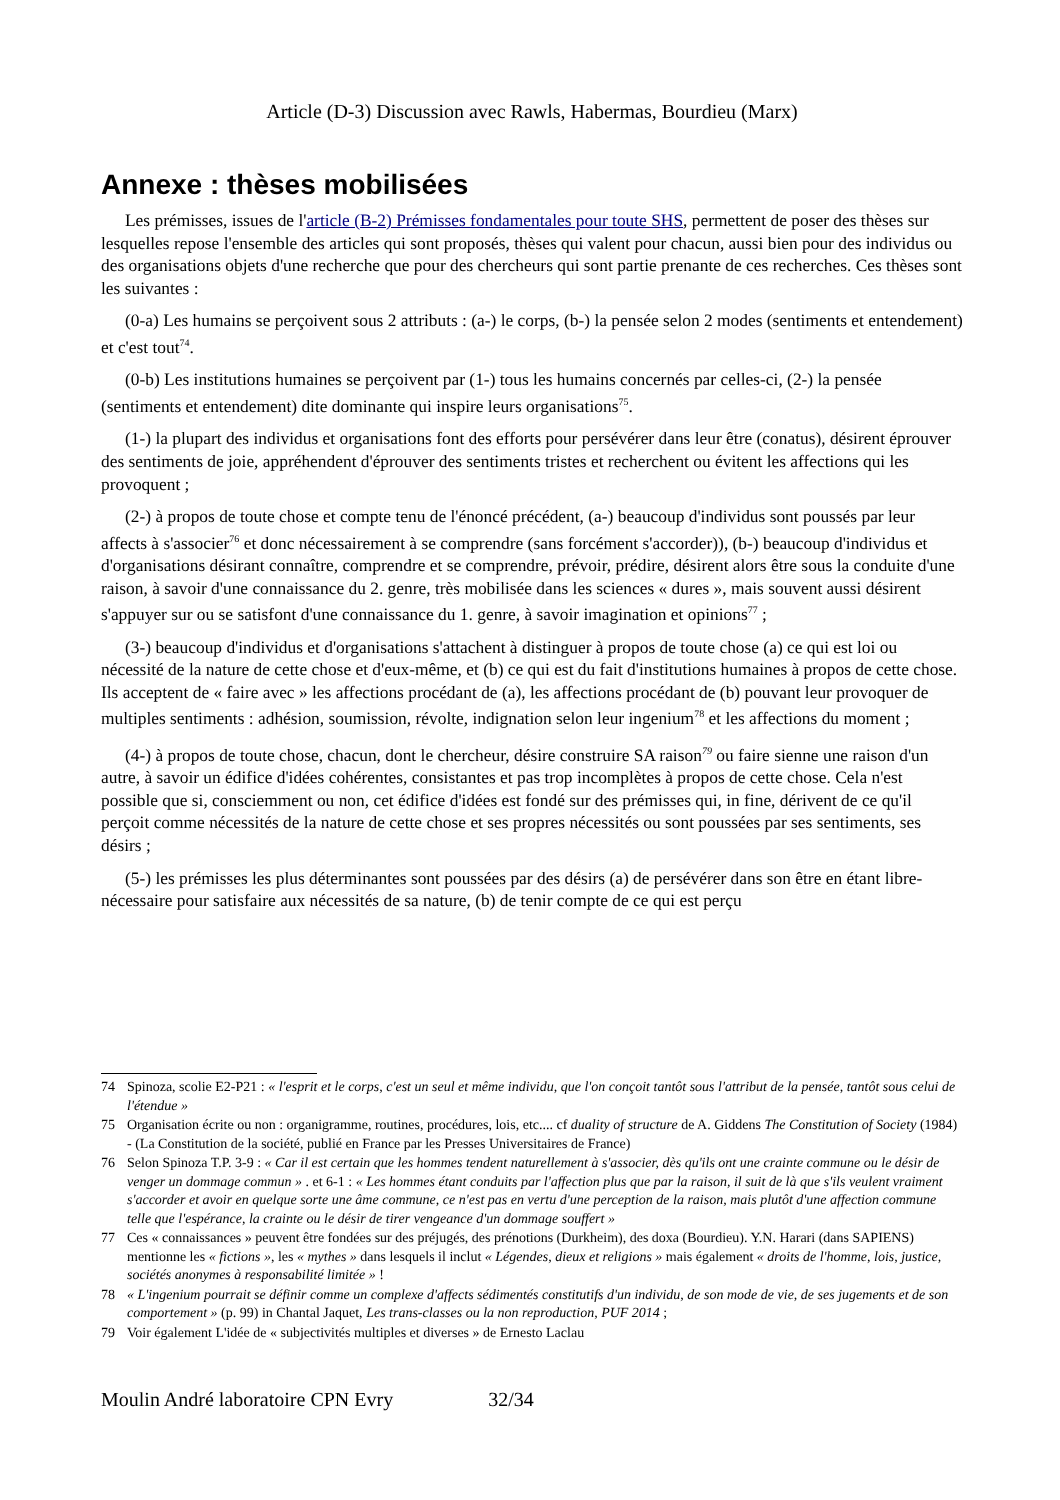Article (D-3) Discussion avec Rawls, Habermas, Bourdieu (Marx)
Annexe : thèses mobilisées
Les prémisses, issues de l'article (B-2) Prémisses fondamentales pour toute SHS, permettent de poser des thèses sur lesquelles repose l'ensemble des articles qui sont proposés, thèses qui valent pour chacun, aussi bien pour des individus ou des organisations objets d'une recherche que pour des chercheurs qui sont partie prenante de ces recherches. Ces thèses sont les suivantes :
(0-a) Les humains se perçoivent sous 2 attributs : (a-) le corps, (b-) la pensée selon 2 modes (sentiments et entendement) et c'est tout<sup>74</sup>.
(0-b) Les institutions humaines se perçoivent par (1-) tous les humains concernés par celles-ci, (2-) la pensée (sentiments et entendement) dite dominante qui inspire leurs organisations<sup>75</sup>.
(1-) la plupart des individus et organisations font des efforts pour persévérer dans leur être (conatus), désirent éprouver des sentiments de joie, appréhendent d'éprouver des sentiments tristes et recherchent ou évitent les affections qui les provoquent ;
(2-) à propos de toute chose et compte tenu de l'énoncé précédent, (a-) beaucoup d'individus sont poussés par leur affects à s'associer<sup>76</sup> et donc nécessairement à se comprendre (sans forcément s'accorder)), (b-) beaucoup d'individus et d'organisations désirant connaître, comprendre et se comprendre, prévoir, prédire, désirent alors être sous la conduite d'une raison, à savoir d'une connaissance du 2. genre, très mobilisée dans les sciences « dures », mais souvent aussi désirent s'appuyer sur ou se satisfont d'une connaissance du 1. genre, à savoir imagination et opinions<sup>77</sup> ;
(3-) beaucoup d'individus et d'organisations s'attachent à distinguer à propos de toute chose (a) ce qui est loi ou nécessité de la nature de cette chose et d'eux-même, et (b) ce qui est du fait d'institutions humaines à propos de cette chose. Ils acceptent de « faire avec » les affections procédant de (a), les affections procédant de (b) pouvant leur provoquer de multiples sentiments : adhésion, soumission, révolte, indignation selon leur ingenium<sup>78</sup> et les affections du moment ;
(4-) à propos de toute chose, chacun, dont le chercheur, désire construire SA raison<sup>79</sup> ou faire sienne une raison d'un autre, à savoir un édifice d'idées cohérentes, consistantes et pas trop incomplètes à propos de cette chose. Cela n'est possible que si, consciemment ou non, cet édifice d'idées est fondé sur des prémisses qui, in fine, dérivent de ce qu'il perçoit comme nécessités de la nature de cette chose et ses propres nécessités ou sont poussées par ses sentiments, ses désirs ;
(5-) les prémisses les plus déterminantes sont poussées par des désirs (a) de persévérer dans son être en étant libre-nécessaire pour satisfaire aux nécessités de sa nature, (b) de tenir compte de ce qui est perçu
74 Spinoza, scolie E2-P21 : « l'esprit et le corps, c'est un seul et même individu, que l'on conçoit tantôt sous l'attribut de la pensée, tantôt sous celui de l'étendue »
75 Organisation écrite ou non : organigramme, routines, procédures, lois, etc.... cf duality of structure de A. Giddens The Constitution of Society (1984) - (La Constitution de la société, publié en France par les Presses Universitaires de France)
76 Selon Spinoza T.P. 3-9 : « Car il est certain que les hommes tendent naturellement à s'associer, dès qu'ils ont une crainte commune ou le désir de venger un dommage commun » . et 6-1 : « Les hommes étant conduits par l'affection plus que par la raison, il suit de là que s'ils veulent vraiment s'accorder et avoir en quelque sorte une âme commune, ce n'est pas en vertu d'une perception de la raison, mais plutôt d'une affection commune telle que l'espérance, la crainte ou le désir de tirer vengeance d'un dommage souffert »
77 Ces « connaissances » peuvent être fondées sur des préjugés, des prénotions (Durkheim), des doxa (Bourdieu). Y.N. Harari (dans SAPIENS) mentionne les « fictions », les « mythes » dans lesquels il inclut « Légendes, dieux et religions » mais également « droits de l'homme, lois, justice, sociétés anonymes à responsabilité limitée » !
78 « L'ingenium pourrait se définir comme un complexe d'affects sédimentés constitutifs d'un individu, de son mode de vie, de ses jugements et de son comportement » (p. 99) in Chantal Jaquet, Les trans-classes ou la non reproduction, PUF 2014 ;
79 Voir également L'idée de « subjectivités multiples et diverses » de Ernesto Laclau
Moulin André laboratoire CPN Evry 32/34